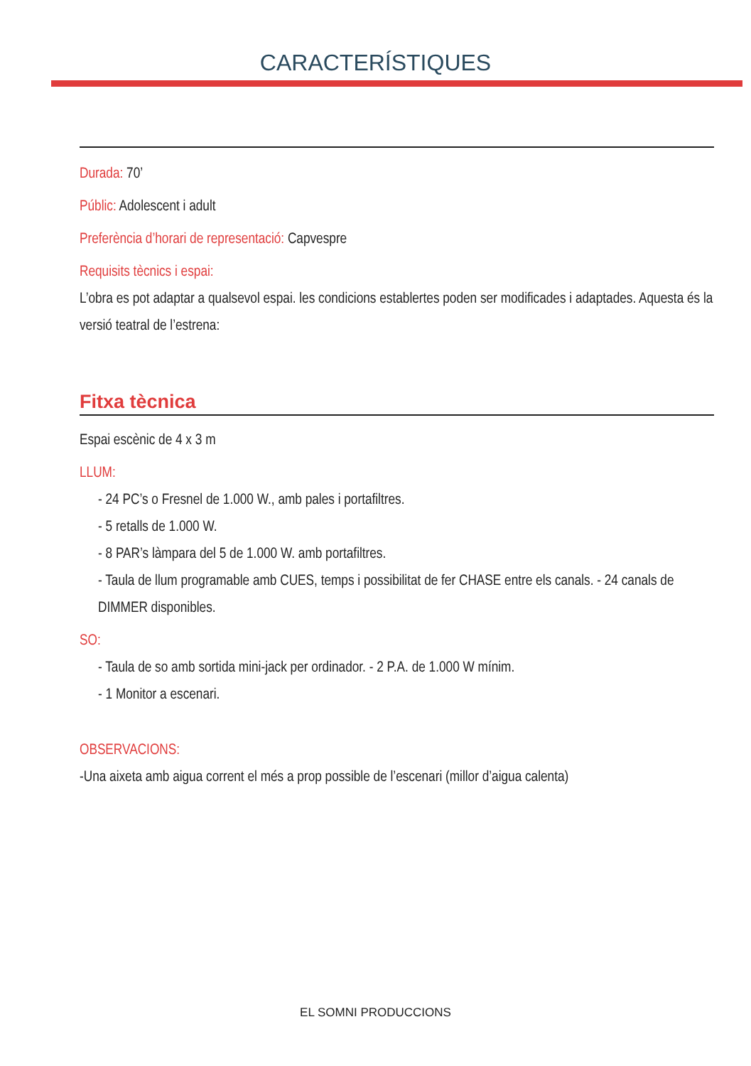CARACTERÍSTIQUES
Durada: 70’
Públic: Adolescent i adult
Preferència d’horari de representació: Capvespre
Requisits tècnics i espai:
L’obra es pot adaptar a qualsevol espai. les condicions establertes poden ser modificades i adaptades. Aquesta és la versió teatral de l’estrena:
Fitxa tècnica
Espai escènic de 4 x 3 m
LLUM:
- 24 PC’s o Fresnel de 1.000 W., amb pales i portafiltres.
- 5 retalls de 1.000 W.
- 8 PAR’s làmpara del 5 de 1.000 W. amb portafiltres.
- Taula de llum programable amb CUES, temps i possibilitat de fer CHASE entre els canals. - 24 canals de DIMMER disponibles.
SO:
- Taula de so amb sortida mini-jack per ordinador. - 2 P.A. de 1.000 W mínim.
- 1 Monitor a escenari.
OBSERVACIONS:
-Una aixeta amb aigua corrent el més a prop possible de l’escenari (millor d’aigua calenta)
EL SOMNI PRODUCCIONS